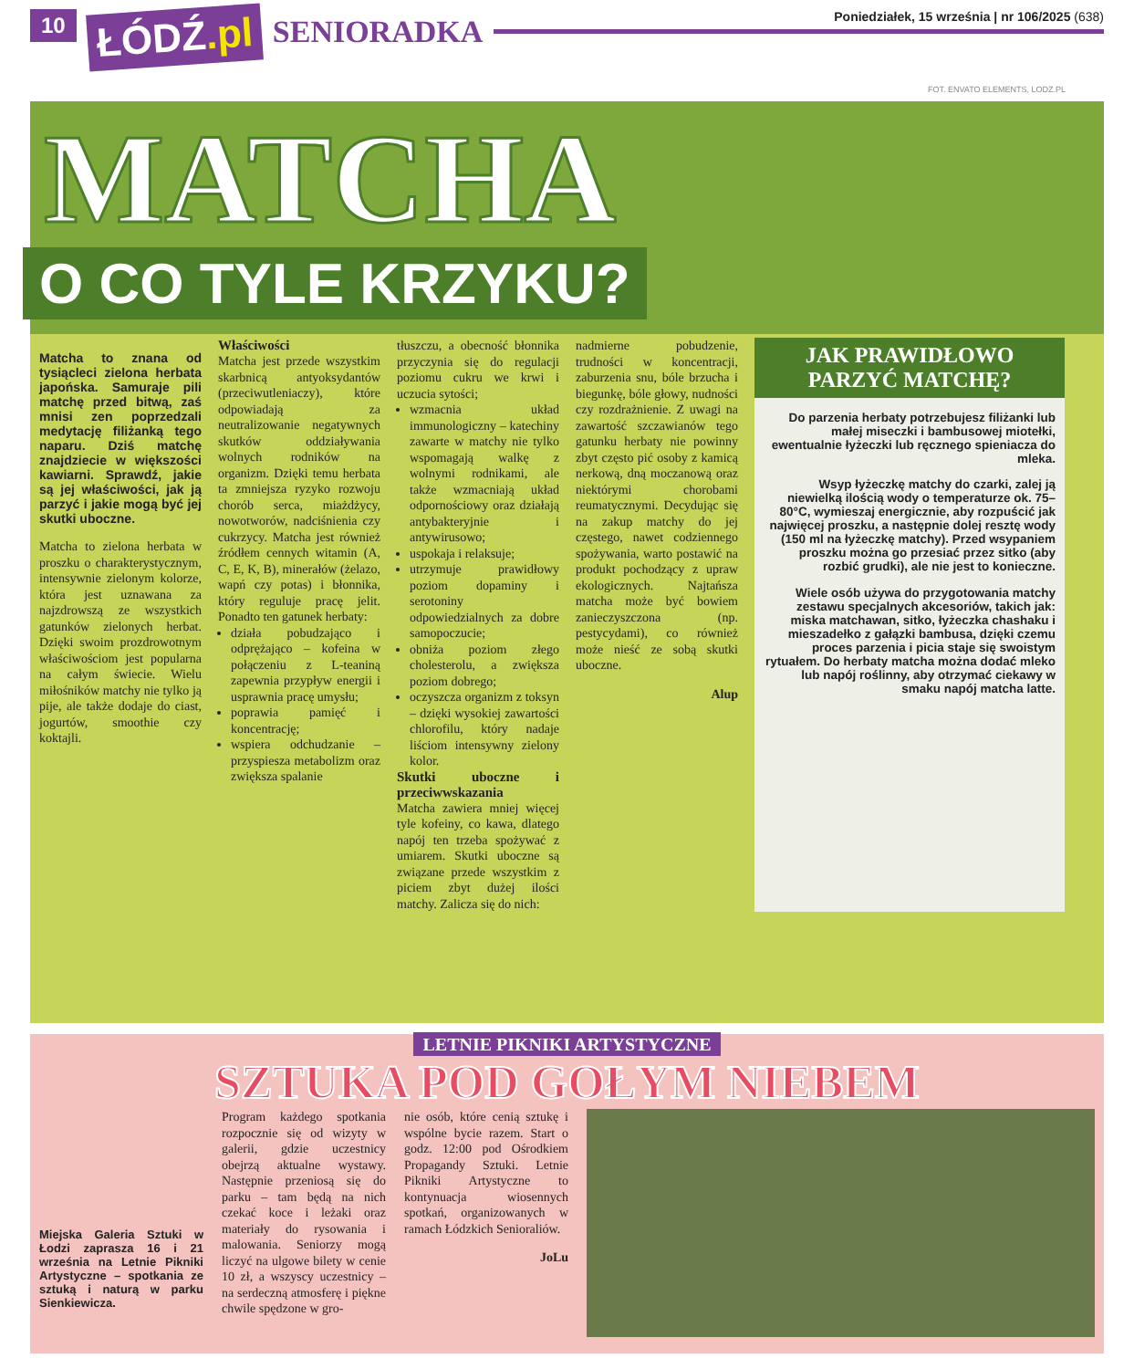10
ŁÓDŹ.pl
SENIORADKA
Poniedziałek, 15 września | nr 106/2025 (638)
FOT. ENVATO ELEMENTS, LODZ.PL
MATCHA
O CO TYLE KRZYKU?
Matcha to znana od tysiącleci zielona herbata japońska. Samuraje pili matchę przed bitwą, zaś mnisi zen poprzedzali medytację filiżanką tego naparu. Dziś matchę znajdziecie w większości kawiarni. Sprawdź, jakie są jej właściwości, jak ją parzyć i jakie mogą być jej skutki uboczne.
Matcha to zielona herbata w proszku o charakterystycznym, intensywnie zielonym kolorze, która jest uznawana za najzdrowszą ze wszystkich gatunków zielonych herbat. Dzięki swoim prozdrowotnym właściwościom jest popularna na całym świecie. Wielu miłośników matchy nie tylko ją pije, ale także dodaje do ciast, jogurtów, smoothie czy koktajli.
Właściwości
Matcha jest przede wszystkim skarbnicą antyoksydantów (przeciwutleniaczy), które odpowiadają za neutralizowanie negatywnych skutków oddziaływania wolnych rodników na organizm. Dzięki temu herbata ta zmniejsza ryzyko rozwoju chorób serca, miażdżycy, nowotworów, nadciśnienia czy cukrzycy. Matcha jest również źródłem cennych witamin (A, C, E, K, B), minerałów (żelazo, wapń czy potas) i błonnika, który reguluje pracę jelit. Ponadto ten gatunek herbaty:
działa pobudzająco i odprężająco – kofeina w połączeniu z L-teaniną zapewnia przypływ energii i usprawnia pracę umysłu;
poprawia pamięć i koncentrację;
wspiera odchudzanie – przyspiesza metabolizm oraz zwiększa spalanie
tłuszczu, a obecność błonnika przyczynia się do regulacji poziomu cukru we krwi i uczucia sytości;
wzmacnia układ immunologiczny – katechiny zawarte w matchy nie tylko wspomagają walkę z wolnymi rodnikami, ale także wzmacniają układ odpornościowy oraz działają antybakteryjnie i antywirusowo;
uspokaja i relaksuje;
utrzymuje prawidłowy poziom dopaminy i serotoniny odpowiedzialnych za dobre samopoczucie;
obniża poziom złego cholesterolu, a zwiększa poziom dobrego;
oczyszcza organizm z toksyn – dzięki wysokiej zawartości chlorofilu, który nadaje liściom intensywny zielony kolor.
Skutki uboczne i przeciwwskazania
Matcha zawiera mniej więcej tyle kofeiny, co kawa, dlatego napój ten trzeba spożywać z umiarem. Skutki uboczne są związane przede wszystkim z piciem zbyt dużej ilości matchy. Zalicza się do nich:
nadmierne pobudzenie, trudności w koncentracji, zaburzenia snu, bóle brzucha i biegunkę, bóle głowy, nudności czy rozdrażnienie. Z uwagi na zawartość szczawianów tego gatunku herbaty nie powinny zbyt często pić osoby z kamicą nerkową, dną moczanową oraz niektórymi chorobami reumatycznymi. Decydując się na zakup matchy do jej częstego, nawet codziennego spożywania, warto postawić na produkt pochodzący z upraw ekologicznych. Najtańsza matcha może być bowiem zanieczyszczona (np. pestycydami), co również może nieść ze sobą skutki uboczne.
Alup
JAK PRAWIDŁOWO PARZYĆ MATCHĘ?
Do parzenia herbaty potrzebujesz filiżanki lub małej miseczki i bambusowej miotełki, ewentualnie łyżeczki lub ręcznego spieniacza do mleka.
Wsyp łyżeczkę matchy do czarki, zalej ją niewielką ilością wody o temperaturze ok. 75–80°C, wymieszaj energicznie, aby rozpuścić jak najwięcej proszku, a następnie dolej resztę wody (150 ml na łyżeczkę matchy). Przed wsypaniem proszku można go przesiać przez sitko (aby rozbić grudki), ale nie jest to konieczne.
Wiele osób używa do przygotowania matchy zestawu specjalnych akcesoriów, takich jak: miska matchawan, sitko, łyżeczka chashaku i mieszadełko z gałązki bambusa, dzięki czemu proces parzenia i picia staje się swoistym rytuałem. Do herbaty matcha można dodać mleko lub napój roślinny, aby otrzymać ciekawy w smaku napój matcha latte.
LETNIE PIKNIKI ARTYSTYCZNE
SZTUKA POD GOŁYM NIEBEM
Miejska Galeria Sztuki w Łodzi zaprasza 16 i 21 września na Letnie Pikniki Artystyczne – spotkania ze sztuką i naturą w parku Sienkiewicza.
Program każdego spotkania rozpocznie się od wizyty w galerii, gdzie uczestnicy obejrzą aktualne wystawy. Następnie przeniosą się do parku – tam będą na nich czekać koce i leżaki oraz materiały do rysowania i malowania. Seniorzy mogą liczyć na ulgowe bilety w cenie 10 zł, a wszyscy uczestnicy – na serdeczną atmosferę i piękne chwile spędzone w gro-
nie osób, które cenią sztukę i wspólne bycie razem. Start o godz. 12:00 pod Ośrodkiem Propagandy Sztuki. Letnie Pikniki Artystyczne to kontynuacja wiosennych spotkań, organizowanych w ramach Łódzkich Senioraliów.
JoLu